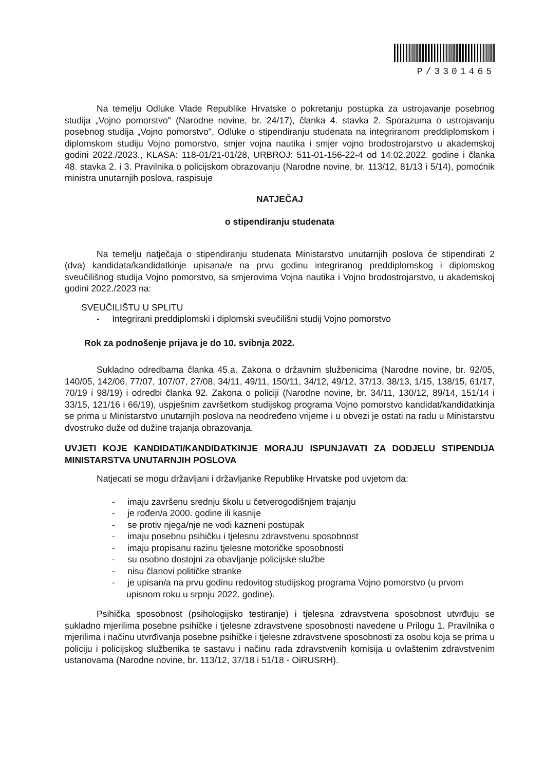P/3301465
Na temelju Odluke Vlade Republike Hrvatske o pokretanju postupka za ustrojavanje posebnog studija „Vojno pomorstvo" (Narodne novine, br. 24/17), članka 4. stavka 2. Sporazuma o ustrojavanju posebnog studija „Vojno pomorstvo", Odluke o stipendiranju studenata na integriranom preddiplomskom i diplomskom studiju Vojno pomorstvo, smjer vojna nautika i smjer vojno brodostrojarstvo u akademskoj godini 2022./2023., KLASA: 118-01/21-01/28, URBROJ: 511-01-156-22-4 od 14.02.2022. godine i članka 48. stavka 2. i 3. Pravilnika o policijskom obrazovanju (Narodne novine, br. 113/12, 81/13 i 5/14), pomoćnik ministra unutarnjih poslova, raspisuje
NATJEČAJ
o stipendiranju studenata
Na temelju natječaja o stipendiranju studenata Ministarstvo unutarnjih poslova će stipendirati 2 (dva) kandidata/kandidatkinje upisana/e na prvu godinu integriranog preddiplomskog i diplomskog sveučilišnog studija Vojno pomorstvo, sa smjerovima Vojna nautika i Vojno brodostrojarstvo, u akademskoj godini 2022./2023 na:
SVEUČILIŠTU U SPLITU
- Integrirani preddiplomski i diplomski sveučilišni studij Vojno pomorstvo
Rok za podnošenje prijava je do 10. svibnja 2022.
Sukladno odredbama članka 45.a. Zakona o državnim službenicima (Narodne novine, br. 92/05, 140/05, 142/06, 77/07, 107/07, 27/08, 34/11, 49/11, 150/11, 34/12, 49/12, 37/13, 38/13, 1/15, 138/15, 61/17, 70/19 i 98/19) i odredbi članka 92. Zakona o policiji (Narodne novine, br. 34/11, 130/12, 89/14, 151/14 i 33/15, 121/16 i 66/19), uspješnim završetkom studijskog programa Vojno pomorstvo kandidat/kandidatkinja se prima u Ministarstvo unutarnjih poslova na neodređeno vrijeme i u obvezi je ostati na radu u Ministarstvu dvostruko duže od dužine trajanja obrazovanja.
UVJETI KOJE KANDIDATI/KANDIDATKINJE MORAJU ISPUNJAVATI ZA DODJELU STIPENDIJA MINISTARSTVA UNUTARNJIH POSLOVA
Natjecati se mogu državljani i državljanke Republike Hrvatske pod uvjetom da:
- imaju završenu srednju školu u četverogodišnjem trajanju
- je rođen/a 2000. godine ili kasnije
- se protiv njega/nje ne vodi kazneni postupak
- imaju posebnu psihičku i tjelesnu zdravstvenu sposobnost
- imaju propisanu razinu tjelesne motoričke sposobnosti
- su osobno dostojni za obavljanje policijske službe
- nisu članovi političke stranke
- je upisan/a na prvu godinu redovitog studijskog programa Vojno pomorstvo (u prvom upisnom roku u srpnju 2022. godine).
Psihička sposobnost (psihologijsko testiranje) i tjelesna zdravstvena sposobnost utvrđuju se sukladno mjerilima posebne psihičke i tjelesne zdravstvene sposobnosti navedene u Prilogu 1. Pravilnika o mjerilima i načinu utvrđivanja posebne psihičke i tjelesne zdravstvene sposobnosti za osobu koja se prima u policiju i policijskog službenika te sastavu i načinu rada zdravstvenih komisija u ovlaštenim zdravstvenim ustanovama (Narodne novine, br. 113/12, 37/18 i 51/18 - OiRUSRH).